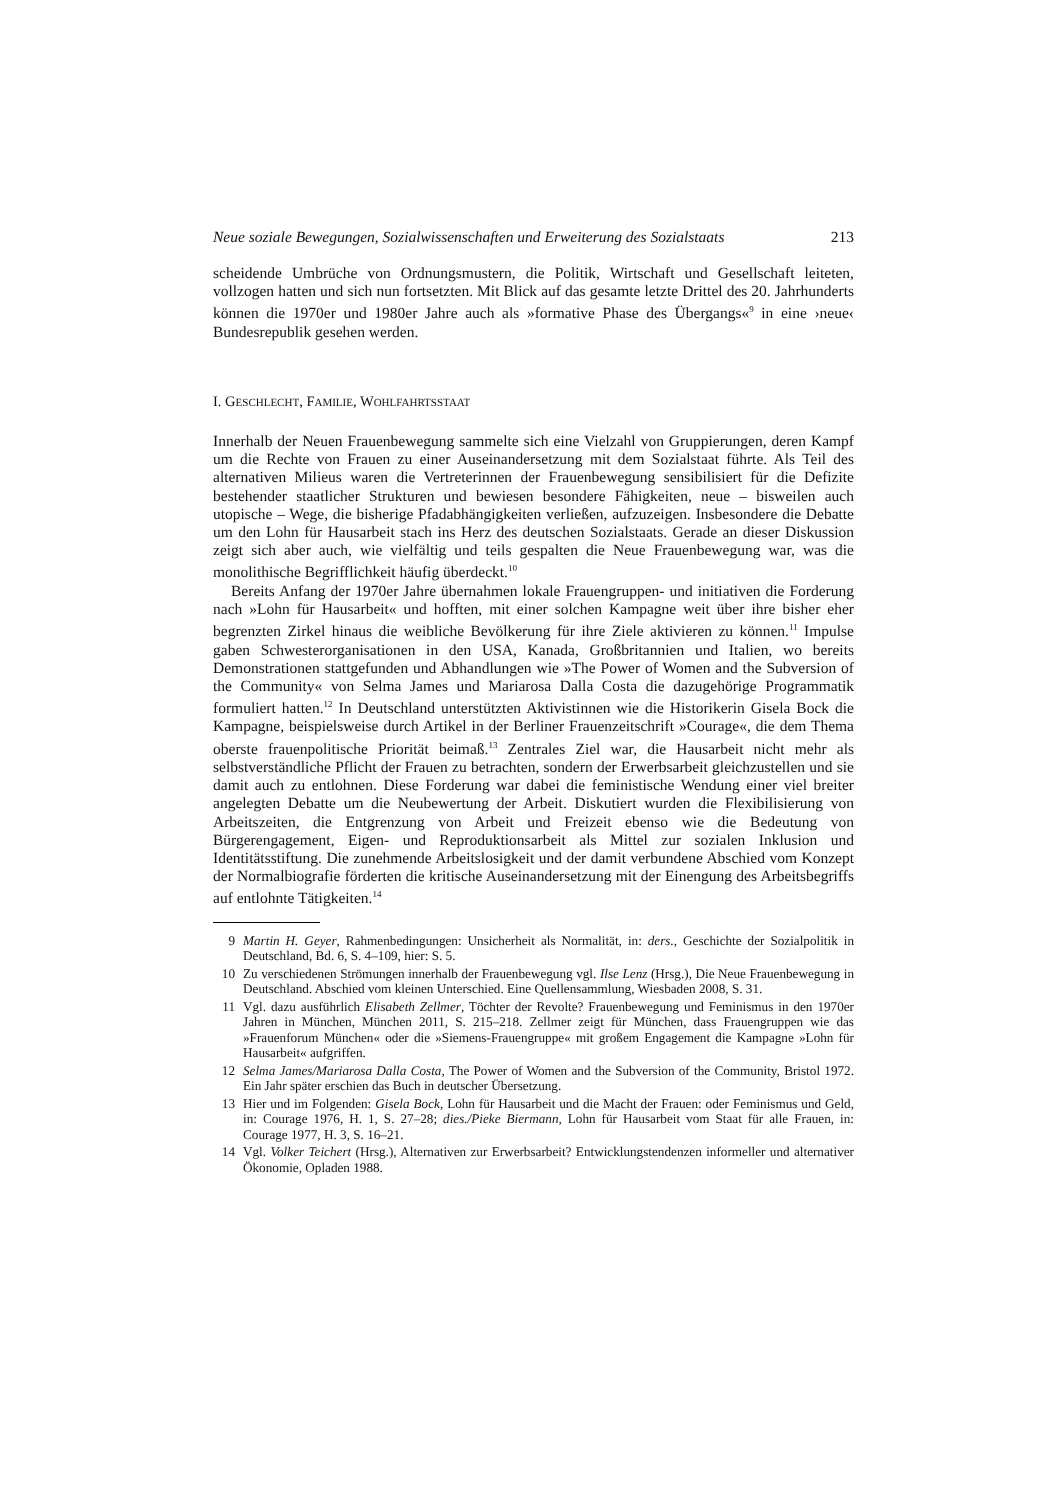Neue soziale Bewegungen, Sozialwissenschaften und Erweiterung des Sozialstaats 213
scheidende Umbrüche von Ordnungsmustern, die Politik, Wirtschaft und Gesellschaft leiteten, vollzogen hatten und sich nun fortsetzten. Mit Blick auf das gesamte letzte Drittel des 20. Jahrhunderts können die 1970er und 1980er Jahre auch als »formative Phase des Übergangs«<sup>9</sup> in eine ›neue‹ Bundesrepublik gesehen werden.
I. GESCHLECHT, FAMILIE, WOHLFAHRTSSTAAT
Innerhalb der Neuen Frauenbewegung sammelte sich eine Vielzahl von Gruppierungen, deren Kampf um die Rechte von Frauen zu einer Auseinandersetzung mit dem Sozialstaat führte. Als Teil des alternativen Milieus waren die Vertreterinnen der Frauenbewegung sensibilisiert für die Defizite bestehender staatlicher Strukturen und bewiesen besondere Fähigkeiten, neue – bisweilen auch utopische – Wege, die bisherige Pfadabhängigkeiten verließen, aufzuzeigen. Insbesondere die Debatte um den Lohn für Hausarbeit stach ins Herz des deutschen Sozialstaats. Gerade an dieser Diskussion zeigt sich aber auch, wie vielfältig und teils gespalten die Neue Frauenbewegung war, was die monolithische Begrifflichkeit häufig überdeckt.<sup>10</sup>
Bereits Anfang der 1970er Jahre übernahmen lokale Frauengruppen- und initiativen die Forderung nach »Lohn für Hausarbeit« und hofften, mit einer solchen Kampagne weit über ihre bisher eher begrenzten Zirkel hinaus die weibliche Bevölkerung für ihre Ziele aktivieren zu können.<sup>11</sup> Impulse gaben Schwesterorganisationen in den USA, Kanada, Großbritannien und Italien, wo bereits Demonstrationen stattgefunden und Abhandlungen wie »The Power of Women and the Subversion of the Community« von Selma James und Mariarosa Dalla Costa die dazugehörige Programmatik formuliert hatten.<sup>12</sup> In Deutschland unterstützten Aktivistinnen wie die Historikerin Gisela Bock die Kampagne, beispielsweise durch Artikel in der Berliner Frauenzeitschrift »Courage«, die dem Thema oberste frauenpolitische Priorität beimaß.<sup>13</sup> Zentrales Ziel war, die Hausarbeit nicht mehr als selbstverständliche Pflicht der Frauen zu betrachten, sondern der Erwerbsarbeit gleichzustellen und sie damit auch zu entlohnen. Diese Forderung war dabei die feministische Wendung einer viel breiter angelegten Debatte um die Neubewertung der Arbeit. Diskutiert wurden die Flexibilisierung von Arbeitszeiten, die Entgrenzung von Arbeit und Freizeit ebenso wie die Bedeutung von Bürgerengagement, Eigen- und Reproduktionsarbeit als Mittel zur sozialen Inklusion und Identitätsstiftung. Die zunehmende Arbeitslosigkeit und der damit verbundene Abschied vom Konzept der Normalbiografie förderten die kritische Auseinandersetzung mit der Einengung des Arbeitsbegriffs auf entlohnte Tätigkeiten.<sup>14</sup>
9 Martin H. Geyer, Rahmenbedingungen: Unsicherheit als Normalität, in: ders., Geschichte der Sozialpolitik in Deutschland, Bd. 6, S. 4–109, hier: S. 5.
10 Zu verschiedenen Strömungen innerhalb der Frauenbewegung vgl. Ilse Lenz (Hrsg.), Die Neue Frauenbewegung in Deutschland. Abschied vom kleinen Unterschied. Eine Quellensammlung, Wiesbaden 2008, S. 31.
11 Vgl. dazu ausführlich Elisabeth Zellmer, Töchter der Revolte? Frauenbewegung und Feminismus in den 1970er Jahren in München, München 2011, S. 215–218. Zellmer zeigt für München, dass Frauengruppen wie das »Frauenforum München« oder die »Siemens-Frauengruppe« mit großem Engagement die Kampagne »Lohn für Hausarbeit« aufgriffen.
12 Selma James/Mariarosa Dalla Costa, The Power of Women and the Subversion of the Community, Bristol 1972. Ein Jahr später erschien das Buch in deutscher Übersetzung.
13 Hier und im Folgenden: Gisela Bock, Lohn für Hausarbeit und die Macht der Frauen: oder Feminismus und Geld, in: Courage 1976, H. 1, S. 27–28; dies./Pieke Biermann, Lohn für Hausarbeit vom Staat für alle Frauen, in: Courage 1977, H. 3, S. 16–21.
14 Vgl. Volker Teichert (Hrsg.), Alternativen zur Erwerbsarbeit? Entwicklungstendenzen informeller und alternativer Ökonomie, Opladen 1988.